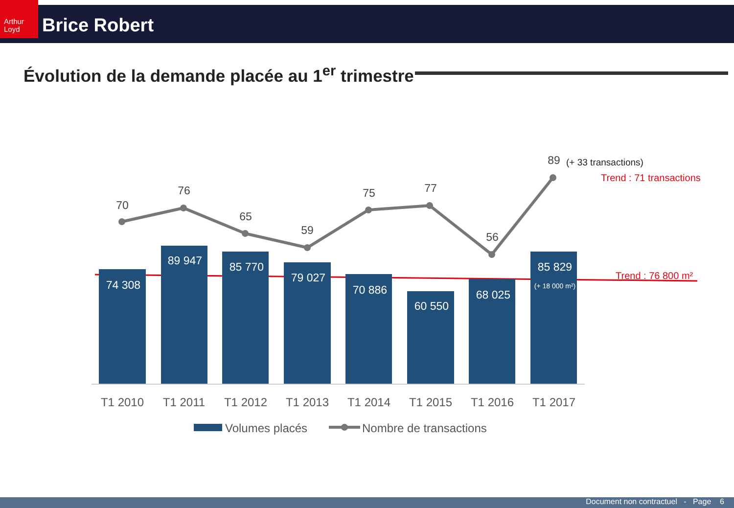Arthur Loyd
Brice Robert
Évolution de la demande placée au 1<sup>er</sup> trimestre
74 308
89 947
85 770
79 027
70 886
60 550
68 025
85 829
(+ 18 000 m²)
70
76
65
59
75
77
56
89
(+ 33 transactions)
Trend : 71 transactions
Trend : 76 800 m²
T1 2010
T1 2011
T1 2012
T1 2013
T1 2014
T1 2015
T1 2016
T1 2017
Volumes placés
Nombre de transactions
Document non contractuel - Page 6